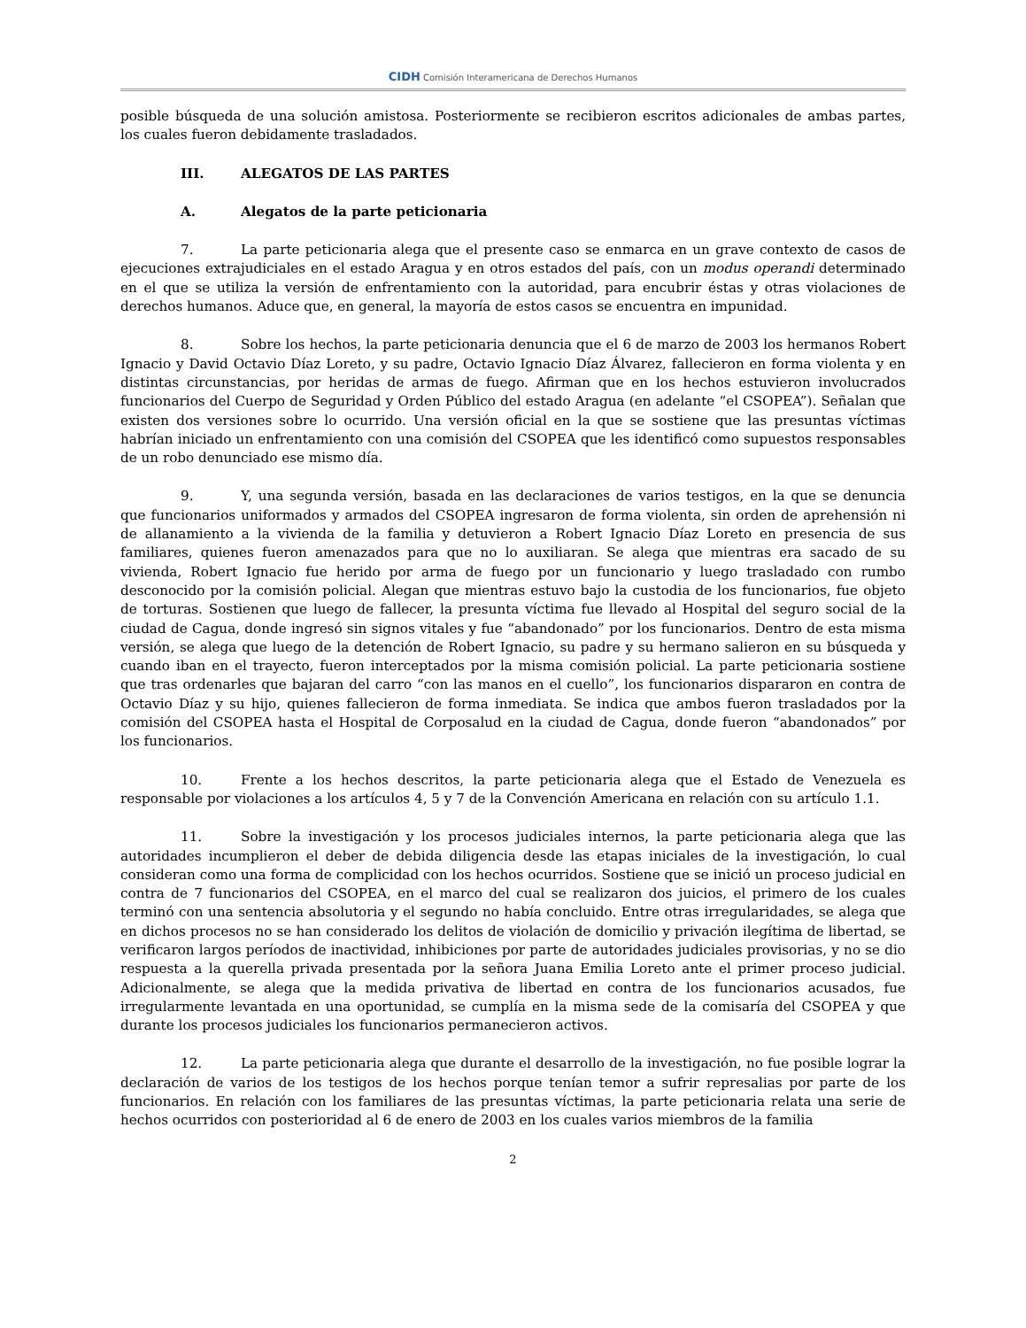CIDH Comisión Interamericana de Derechos Humanos
posible búsqueda de una solución amistosa. Posteriormente se recibieron escritos adicionales de ambas partes, los cuales fueron debidamente trasladados.
III. ALEGATOS DE LAS PARTES
A. Alegatos de la parte peticionaria
7. La parte peticionaria alega que el presente caso se enmarca en un grave contexto de casos de ejecuciones extrajudiciales en el estado Aragua y en otros estados del país, con un modus operandi determinado en el que se utiliza la versión de enfrentamiento con la autoridad, para encubrir éstas y otras violaciones de derechos humanos. Aduce que, en general, la mayoría de estos casos se encuentra en impunidad.
8. Sobre los hechos, la parte peticionaria denuncia que el 6 de marzo de 2003 los hermanos Robert Ignacio y David Octavio Díaz Loreto, y su padre, Octavio Ignacio Díaz Álvarez, fallecieron en forma violenta y en distintas circunstancias, por heridas de armas de fuego. Afirman que en los hechos estuvieron involucrados funcionarios del Cuerpo de Seguridad y Orden Público del estado Aragua (en adelante “el CSOPEA”). Señalan que existen dos versiones sobre lo ocurrido. Una versión oficial en la que se sostiene que las presuntas víctimas habrían iniciado un enfrentamiento con una comisión del CSOPEA que les identificó como supuestos responsables de un robo denunciado ese mismo día.
9. Y, una segunda versión, basada en las declaraciones de varios testigos, en la que se denuncia que funcionarios uniformados y armados del CSOPEA ingresaron de forma violenta, sin orden de aprehensión ni de allanamiento a la vivienda de la familia y detuvieron a Robert Ignacio Díaz Loreto en presencia de sus familiares, quienes fueron amenazados para que no lo auxiliaran. Se alega que mientras era sacado de su vivienda, Robert Ignacio fue herido por arma de fuego por un funcionario y luego trasladado con rumbo desconocido por la comisión policial. Alegan que mientras estuvo bajo la custodia de los funcionarios, fue objeto de torturas. Sostienen que luego de fallecer, la presunta víctima fue llevado al Hospital del seguro social de la ciudad de Cagua, donde ingresó sin signos vitales y fue “abandonado” por los funcionarios. Dentro de esta misma versión, se alega que luego de la detención de Robert Ignacio, su padre y su hermano salieron en su búsqueda y cuando iban en el trayecto, fueron interceptados por la misma comisión policial. La parte peticionaria sostiene que tras ordenarles que bajaran del carro “con las manos en el cuello”, los funcionarios dispararon en contra de Octavio Díaz y su hijo, quienes fallecieron de forma inmediata. Se indica que ambos fueron trasladados por la comisión del CSOPEA hasta el Hospital de Corposalud en la ciudad de Cagua, donde fueron “abandonados” por los funcionarios.
10. Frente a los hechos descritos, la parte peticionaria alega que el Estado de Venezuela es responsable por violaciones a los artículos 4, 5 y 7 de la Convención Americana en relación con su artículo 1.1.
11. Sobre la investigación y los procesos judiciales internos, la parte peticionaria alega que las autoridades incumplieron el deber de debida diligencia desde las etapas iniciales de la investigación, lo cual consideran como una forma de complicidad con los hechos ocurridos. Sostiene que se inició un proceso judicial en contra de 7 funcionarios del CSOPEA, en el marco del cual se realizaron dos juicios, el primero de los cuales terminó con una sentencia absolutoria y el segundo no había concluido. Entre otras irregularidades, se alega que en dichos procesos no se han considerado los delitos de violación de domicilio y privación ilegítima de libertad, se verificaron largos períodos de inactividad, inhibiciones por parte de autoridades judiciales provisorias, y no se dio respuesta a la querella privada presentada por la señora Juana Emilia Loreto ante el primer proceso judicial. Adicionalmente, se alega que la medida privativa de libertad en contra de los funcionarios acusados, fue irregularmente levantada en una oportunidad, se cumplía en la misma sede de la comisaría del CSOPEA y que durante los procesos judiciales los funcionarios permanecieron activos.
12. La parte peticionaria alega que durante el desarrollo de la investigación, no fue posible lograr la declaración de varios de los testigos de los hechos porque tenían temor a sufrir represalias por parte de los funcionarios. En relación con los familiares de las presuntas víctimas, la parte peticionaria relata una serie de hechos ocurridos con posterioridad al 6 de enero de 2003 en los cuales varios miembros de la familia
2